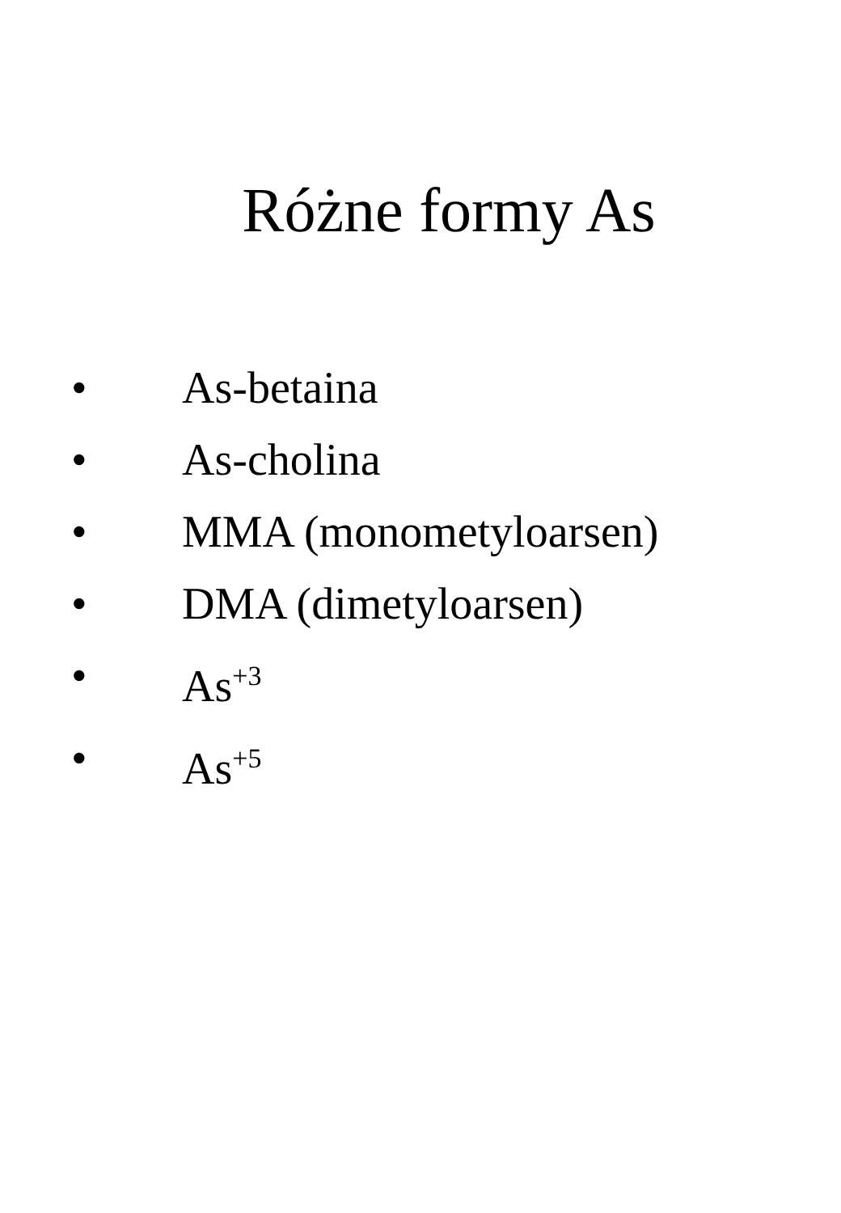Różne formy As
• As-betaina
• As-cholina
• MMA (monometyloarsen)
• DMA (dimetyloarsen)
• As<sup>+3</sup>
• As<sup>+5</sup>